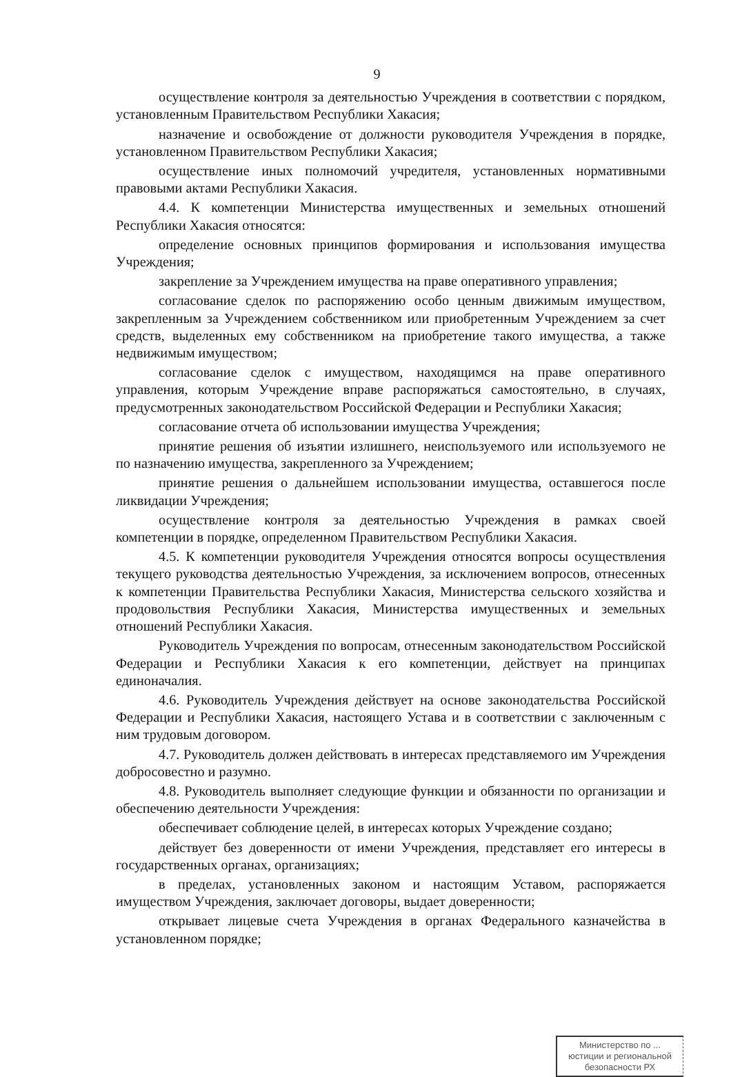9
осуществление контроля за деятельностью Учреждения в соответствии с порядком, установленным Правительством Республики Хакасия;
назначение и освобождение от должности руководителя Учреждения в порядке, установленном Правительством Республики Хакасия;
осуществление иных полномочий учредителя, установленных нормативными правовыми актами Республики Хакасия.
4.4. К компетенции Министерства имущественных и земельных отношений Республики Хакасия относятся:
определение основных принципов формирования и использования имущества Учреждения;
закрепление за Учреждением имущества на праве оперативного управления;
согласование сделок по распоряжению особо ценным движимым имуществом, закрепленным за Учреждением собственником или приобретенным Учреждением за счет средств, выделенных ему собственником на приобретение такого имущества, а также недвижимым имуществом;
согласование сделок с имуществом, находящимся на праве оперативного управления, которым Учреждение вправе распоряжаться самостоятельно, в случаях, предусмотренных законодательством Российской Федерации и Республики Хакасия;
согласование отчета об использовании имущества Учреждения;
принятие решения об изъятии излишнего, неиспользуемого или используемого не по назначению имущества, закрепленного за Учреждением;
принятие решения о дальнейшем использовании имущества, оставшегося после ликвидации Учреждения;
осуществление контроля за деятельностью Учреждения в рамках своей компетенции в порядке, определенном Правительством Республики Хакасия.
4.5. К компетенции руководителя Учреждения относятся вопросы осуществления текущего руководства деятельностью Учреждения, за исключением вопросов, отнесенных к компетенции Правительства Республики Хакасия, Министерства сельского хозяйства и продовольствия Республики Хакасия, Министерства имущественных и земельных отношений Республики Хакасия.
Руководитель Учреждения по вопросам, отнесенным законодательством Российской Федерации и Республики Хакасия к его компетенции, действует на принципах единоначалия.
4.6. Руководитель Учреждения действует на основе законодательства Российской Федерации и Республики Хакасия, настоящего Устава и в соответствии с заключенным с ним трудовым договором.
4.7. Руководитель должен действовать в интересах представляемого им Учреждения добросовестно и разумно.
4.8. Руководитель выполняет следующие функции и обязанности по организации и обеспечению деятельности Учреждения:
обеспечивает соблюдение целей, в интересах которых Учреждение создано;
действует без доверенности от имени Учреждения, представляет его интересы в государственных органах, организациях;
в пределах, установленных законом и настоящим Уставом, распоряжается имуществом Учреждения, заключает договоры, выдает доверенности;
открывает лицевые счета Учреждения в органах Федерального казначейства в установленном порядке;
Министерство по ... юстиции и региональной безопасности РХ